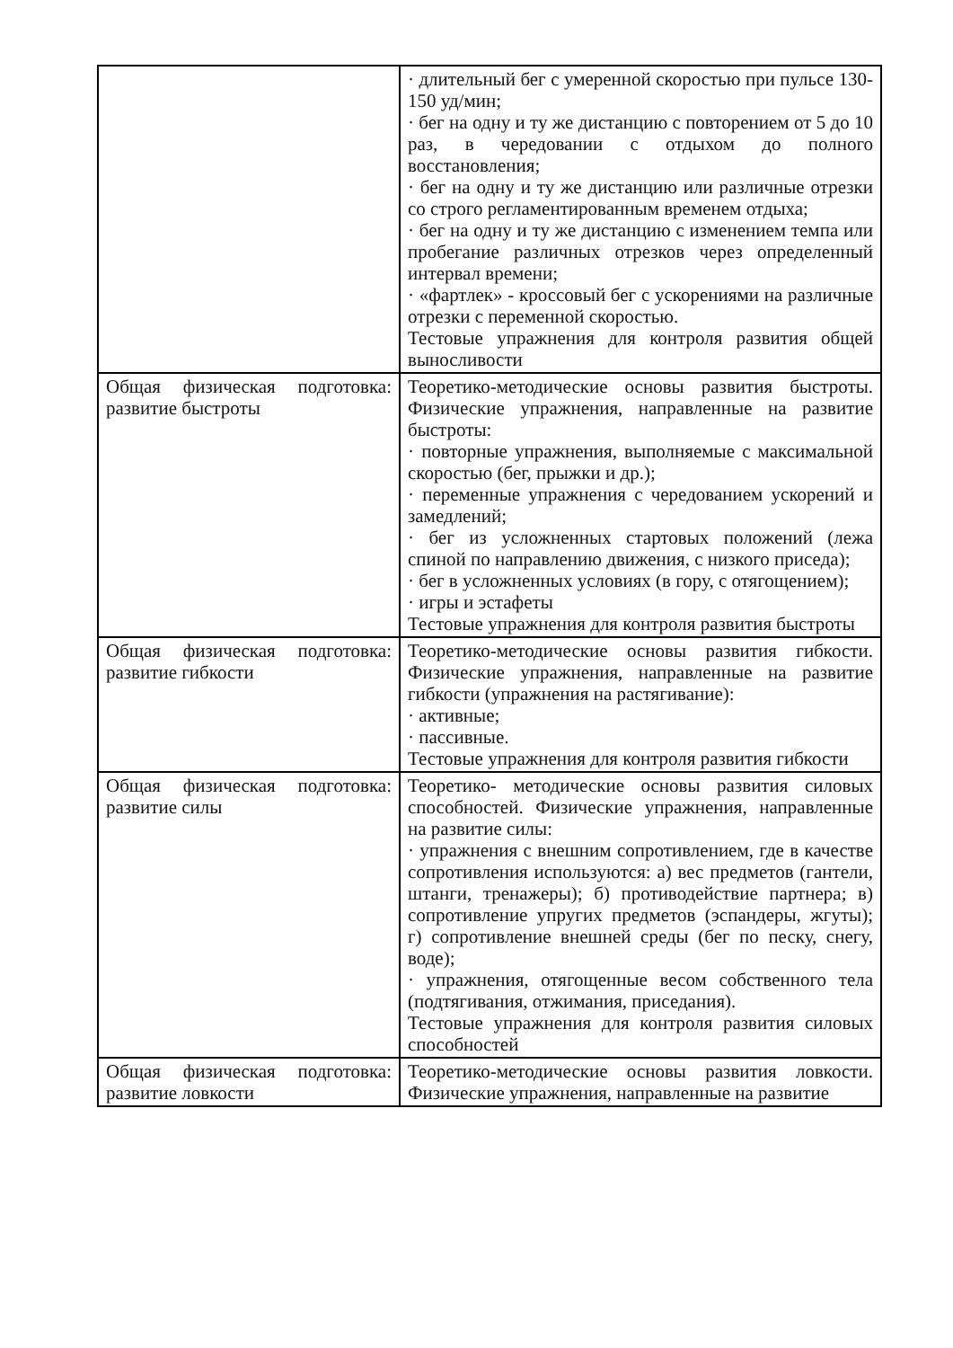| | · длительный бег с умеренной скоростью при пульсе 130-150 уд/мин; · бег на одну и ту же дистанцию с повторением от 5 до 10 раз, в чередовании с отдыхом до полного восстановления; · бег на одну и ту же дистанцию или различные отрезки со строго регламентированным временем отдыха; · бег на одну и ту же дистанцию с изменением темпа или пробегание различных отрезков через определенный интервал времени; · «фартлек» - кроссовый бег с ускорениями на различные отрезки с переменной скоростью. Тестовые упражнения для контроля развития общей выносливости |
| Общая физическая подготовка: развитие быстроты | Теоретико-методические основы развития быстроты. Физические упражнения, направленные на развитие быстроты: · повторные упражнения, выполняемые с максимальной скоростью (бег, прыжки и др.); · переменные упражнения с чередованием ускорений и замедлений; · бег из усложненных стартовых положений (лежа спиной по направлению движения, с низкого приседа); · бег в усложненных условиях (в гору, с отягощением); · игры и эстафеты Тестовые упражнения для контроля развития быстроты |
| Общая физическая подготовка: развитие гибкости | Теоретико-методические основы развития гибкости. Физические упражнения, направленные на развитие гибкости (упражнения на растягивание): · активные; · пассивные. Тестовые упражнения для контроля развития гибкости |
| Общая физическая подготовка: развитие силы | Теоретико- методические основы развития силовых способностей. Физические упражнения, направленные на развитие силы: · упражнения с внешним сопротивлением, где в качестве сопротивления используются: а) вес предметов (гантели, штанги, тренажеры); б) противодействие партнера; в) сопротивление упругих предметов (эспандеры, жгуты); г) сопротивление внешней среды (бег по песку, снегу, воде); · упражнения, отягощенные весом собственного тела (подтягивания, отжимания, приседания). Тестовые упражнения для контроля развития силовых способностей |
| Общая физическая подготовка: развитие ловкости | Теоретико-методические основы развития ловкости. Физические упражнения, направленные на развитие |